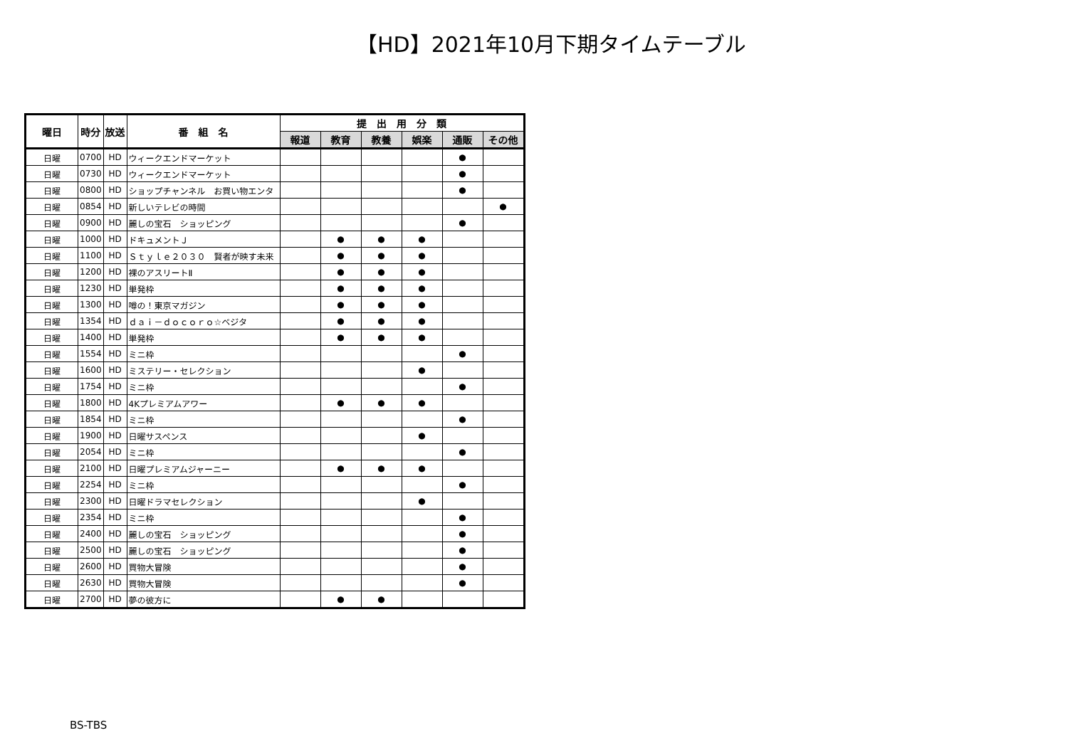【HD】2021年10月下期タイムテーブル
| 曜日 | 時分 | 放送 | 番 組 名 | 提 出 用 分 類 | | | | | |
| --- | --- | --- | --- | --- | --- | --- | --- | --- | --- |
| | | | | 報道 | 教育 | 教養 | 娯楽 | 通販 | その他 |
| 日曜 | 0700 | HD | ウィークエンドマーケット | | | | | ● | |
| 日曜 | 0730 | HD | ウィークエンドマーケット | | | | | ● | |
| 日曜 | 0800 | HD | ショップチャンネル お買い物エンタ | | | | | ● | |
| 日曜 | 0854 | HD | 新しいテレビの時間 | | | | | | ● |
| 日曜 | 0900 | HD | 麗しの宝石 ショッピング | | | | | ● | |
| 日曜 | 1000 | HD | ドキュメントＪ | | ● | ● | ● | | |
| 日曜 | 1100 | HD | Ｓｔｙｌｅ２０３０ 賢者が映す未来 | | ● | ● | ● | | |
| 日曜 | 1200 | HD | 裸のアスリートⅡ | | ● | ● | ● | | |
| 日曜 | 1230 | HD | 単発枠 | | ● | ● | ● | | |
| 日曜 | 1300 | HD | 噂の！東京マガジン | | ● | ● | ● | | |
| 日曜 | 1354 | HD | ｄａｉ－ｄｏｃｏｒｏ☆ベジタ | | ● | ● | ● | | |
| 日曜 | 1400 | HD | 単発枠 | | ● | ● | ● | | |
| 日曜 | 1554 | HD | ミニ枠 | | | | | ● | |
| 日曜 | 1600 | HD | ミステリー・セレクション | | | | ● | | |
| 日曜 | 1754 | HD | ミニ枠 | | | | | ● | |
| 日曜 | 1800 | HD | 4Kプレミアムアワー | | ● | ● | ● | | |
| 日曜 | 1854 | HD | ミニ枠 | | | | | ● | |
| 日曜 | 1900 | HD | 日曜サスペンス | | | | ● | | |
| 日曜 | 2054 | HD | ミニ枠 | | | | | ● | |
| 日曜 | 2100 | HD | 日曜プレミアムジャーニー | | ● | ● | ● | | |
| 日曜 | 2254 | HD | ミニ枠 | | | | | ● | |
| 日曜 | 2300 | HD | 日曜ドラマセレクション | | | | ● | | |
| 日曜 | 2354 | HD | ミニ枠 | | | | | ● | |
| 日曜 | 2400 | HD | 麗しの宝石 ショッピング | | | | | ● | |
| 日曜 | 2500 | HD | 麗しの宝石 ショッピング | | | | | ● | |
| 日曜 | 2600 | HD | 買物大冒険 | | | | | ● | |
| 日曜 | 2630 | HD | 買物大冒険 | | | | | ● | |
| 日曜 | 2700 | HD | 夢の彼方に | | ● | ● | | | |
BS-TBS